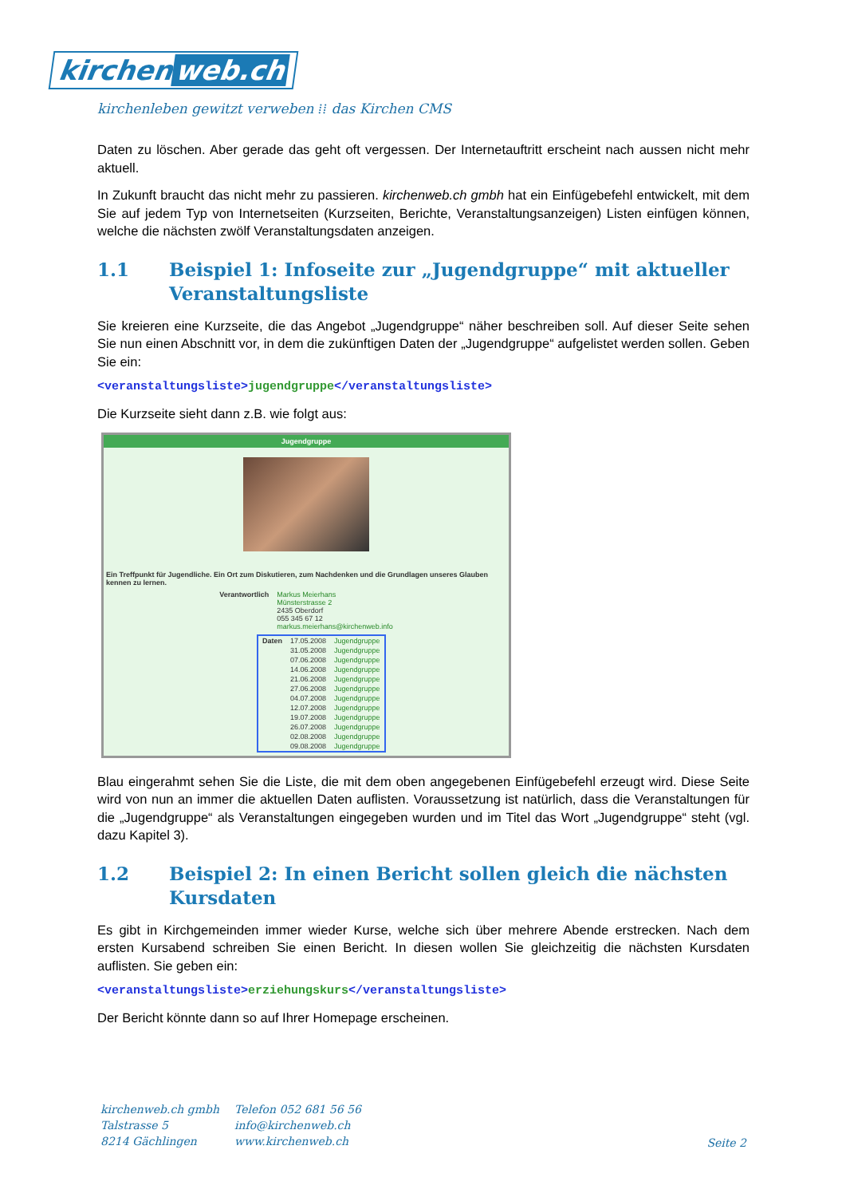kirchen web.ch
kirchenleben gewitzt verweben ⁞⁞ das Kirchen CMS
Daten zu löschen. Aber gerade das geht oft vergessen. Der Internetauftritt erscheint nach aussen nicht mehr aktuell.
In Zukunft braucht das nicht mehr zu passieren. kirchenweb.ch gmbh hat ein Einfügebefehl entwickelt, mit dem Sie auf jedem Typ von Internetseiten (Kurzseiten, Berichte, Veranstaltungsanzeigen) Listen einfügen können, welche die nächsten zwölf Veranstaltungsdaten anzeigen.
1.1 Beispiel 1: Infoseite zur „Jugendgruppe“ mit aktueller Veranstaltungsliste
Sie kreieren eine Kurzseite, die das Angebot „Jugendgruppe“ näher beschreiben soll. Auf dieser Seite sehen Sie nun einen Abschnitt vor, in dem die zukünftigen Daten der „Jugendgruppe“ aufgelistet werden sollen. Geben Sie ein:
<veranstaltungsliste>jugendgruppe</veranstaltungsliste>
Die Kurzseite sieht dann z.B. wie folgt aus:
Jugendgruppe
Ein Treffpunkt für Jugendliche. Ein Ort zum Diskutieren, zum Nachdenken und die Grundlagen unseres Glauben kennen zu lernen.
| Verantwortlich | Markus Meierhans Münsterstrasse 2 2435 Oberdorf 055 345 67 12 markus.meierhans@kirchenweb.info |
| Daten | 17.05.2008 | Jugendgruppe |
| | 31.05.2008 | Jugendgruppe |
| | 07.06.2008 | Jugendgruppe |
| | 14.06.2008 | Jugendgruppe |
| | 21.06.2008 | Jugendgruppe |
| | 27.06.2008 | Jugendgruppe |
| | 04.07.2008 | Jugendgruppe |
| | 12.07.2008 | Jugendgruppe |
| | 19.07.2008 | Jugendgruppe |
| | 26.07.2008 | Jugendgruppe |
| | 02.08.2008 | Jugendgruppe |
| | 09.08.2008 | Jugendgruppe |
Blau eingerahmt sehen Sie die Liste, die mit dem oben angegebenen Einfügebefehl erzeugt wird. Diese Seite wird von nun an immer die aktuellen Daten auflisten. Voraussetzung ist natürlich, dass die Veranstaltungen für die „Jugendgruppe“ als Veranstaltungen eingegeben wurden und im Titel das Wort „Jugendgruppe“ steht (vgl. dazu Kapitel 3).
1.2 Beispiel 2: In einen Bericht sollen gleich die nächsten Kursdaten
Es gibt in Kirchgemeinden immer wieder Kurse, welche sich über mehrere Abende erstrecken. Nach dem ersten Kursabend schreiben Sie einen Bericht. In diesen wollen Sie gleichzeitig die nächsten Kursdaten auflisten. Sie geben ein:
<veranstaltungsliste>erziehungskurs</veranstaltungsliste>
Der Bericht könnte dann so auf Ihrer Homepage erscheinen.
kirchenweb.ch gmbh
Talstrasse 5
8214 Gächlingen
Telefon 052 681 56 56
info@kirchenweb.ch
www.kirchenweb.ch
Seite 2